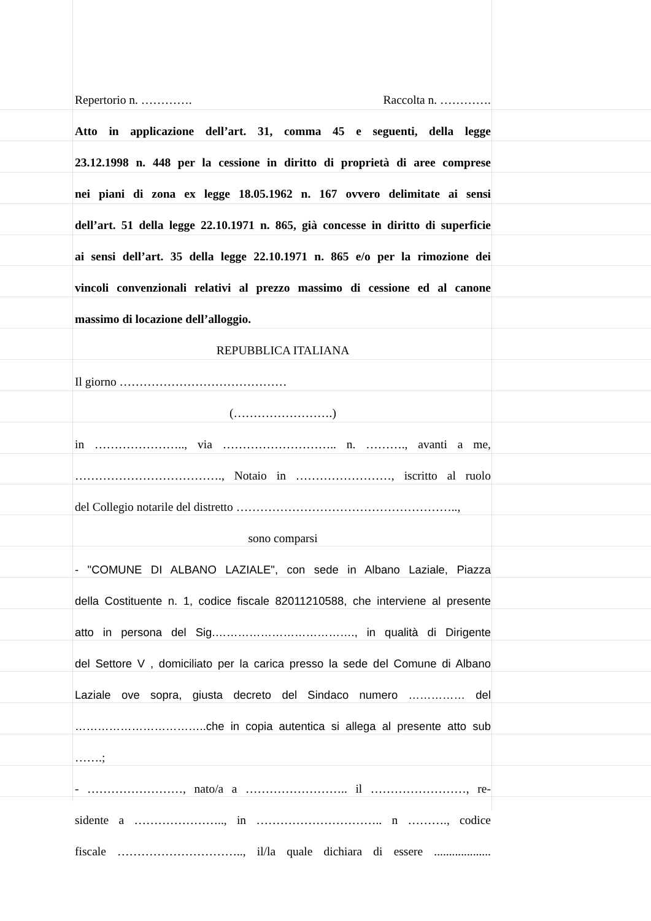Repertorio n. …………. Raccolta n. ………….
Atto in applicazione dell’art. 31, comma 45 e seguenti, della legge
23.12.1998 n. 448 per la cessione in diritto di proprietà di aree comprese
nei piani di zona ex legge 18.05.1962 n. 167 ovvero delimitate ai sensi
dell’art. 51 della legge 22.10.1971 n. 865, già concesse in diritto di superficie
ai sensi dell’art. 35 della legge 22.10.1971 n. 865 e/o per la rimozione dei
vincoli convenzionali relativi al prezzo massimo di cessione ed al canone
massimo di locazione dell’alloggio.
REPUBBLICA ITALIANA
Il giorno ……………………………………
(…………………….)
in ………………….., via ……………………….. n. ………., avanti a me,
………………………………., Notaio in ……………………, iscritto al ruolo
del Collegio notarile del distretto ………………………………………………..,
sono comparsi
- "COMUNE DI ALBANO LAZIALE", con sede in Albano Laziale, Piazza
della Costituente n. 1, codice fiscale 82011210588, che interviene al presente
atto in persona del Sig.………………………………., in qualità di Dirigente
del Settore V , domiciliato per la carica presso la sede del Comune di Albano
Laziale ove sopra, giusta decreto del Sindaco numero …………… del
……………………………..che in copia autentica si allega al presente atto sub
…….;
- ……………………, nato/a a …………………….. il ……………………, re-
sidente a ………………….., in ………………………….. n ………., codice
fiscale ………………………….., il/la quale dichiara di essere ...................